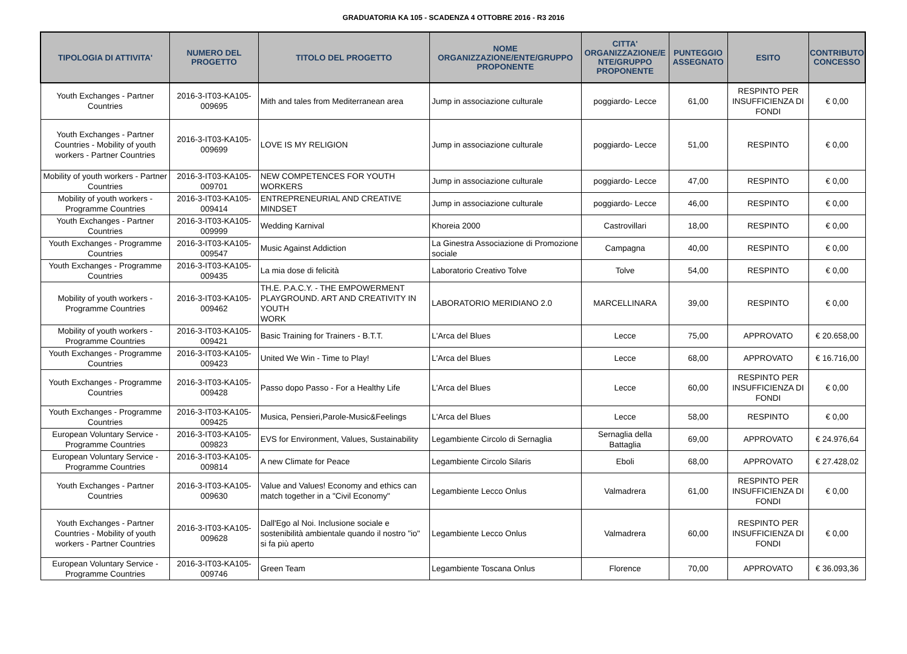GRADUATORIA KA 105 - SCADENZA 4 OTTOBRE 2016 - R3 2016
| TIPOLOGIA DI ATTIVITA' | NUMERO DEL PROGETTO | TITOLO DEL PROGETTO | NOME ORGANIZZAZIONE/ENTE/GRUPPO PROPONENTE | CITTA' ORGANIZZAZIONE/E NTE/GRUPPO PROPONENTE | PUNTEGGIO ASSEGNATO | ESITO | CONTRIBUTO CONCESSO |
| --- | --- | --- | --- | --- | --- | --- | --- |
| Youth Exchanges - Partner Countries | 2016-3-IT03-KA105-009695 | Mith and tales from Mediterranean area | Jump in associazione culturale | poggiardo- Lecce | 61,00 | RESPINTO PER INSUFFICIENZA DI FONDI | € 0,00 |
| Youth Exchanges - Partner Countries - Mobility of youth workers - Partner Countries | 2016-3-IT03-KA105-009699 | LOVE IS MY RELIGION | Jump in associazione culturale | poggiardo- Lecce | 51,00 | RESPINTO | € 0,00 |
| Mobility of youth workers - Partner Countries | 2016-3-IT03-KA105-009701 | NEW COMPETENCES FOR YOUTH WORKERS | Jump in associazione culturale | poggiardo- Lecce | 47,00 | RESPINTO | € 0,00 |
| Mobility of youth workers - Programme Countries | 2016-3-IT03-KA105-009414 | ENTREPRENEURIAL AND CREATIVE MINDSET | Jump in associazione culturale | poggiardo- Lecce | 46,00 | RESPINTO | € 0,00 |
| Youth Exchanges - Partner Countries | 2016-3-IT03-KA105-009999 | Wedding Karnival | Khoreia 2000 | Castrovillari | 18,00 | RESPINTO | € 0,00 |
| Youth Exchanges - Programme Countries | 2016-3-IT03-KA105-009547 | Music Against Addiction | La Ginestra Associazione di Promozione sociale | Campagna | 40,00 | RESPINTO | € 0,00 |
| Youth Exchanges - Programme Countries | 2016-3-IT03-KA105-009435 | La mia dose di felicità | Laboratorio Creativo Tolve | Tolve | 54,00 | RESPINTO | € 0,00 |
| Mobility of youth workers - Programme Countries | 2016-3-IT03-KA105-009462 | TH.E. P.A.C.Y. - THE EMPOWERMENT PLAYGROUND. ART AND CREATIVITY IN YOUTH WORK | LABORATORIO MERIDIANO 2.0 | MARCELLINARA | 39,00 | RESPINTO | € 0,00 |
| Mobility of youth workers - Programme Countries | 2016-3-IT03-KA105-009421 | Basic Training for Trainers - B.T.T. | L'Arca del Blues | Lecce | 75,00 | APPROVATO | € 20.658,00 |
| Youth Exchanges - Programme Countries | 2016-3-IT03-KA105-009423 | United We Win - Time to Play! | L'Arca del Blues | Lecce | 68,00 | APPROVATO | € 16.716,00 |
| Youth Exchanges - Programme Countries | 2016-3-IT03-KA105-009428 | Passo dopo Passo - For a Healthy Life | L'Arca del Blues | Lecce | 60,00 | RESPINTO PER INSUFFICIENZA DI FONDI | € 0,00 |
| Youth Exchanges - Programme Countries | 2016-3-IT03-KA105-009425 | Musica, Pensieri,Parole-Music&Feelings | L'Arca del Blues | Lecce | 58,00 | RESPINTO | € 0,00 |
| European Voluntary Service - Programme Countries | 2016-3-IT03-KA105-009823 | EVS for Environment, Values, Sustainability | Legambiente Circolo di Sernaglia | Sernaglia della Battaglia | 69,00 | APPROVATO | € 24.976,64 |
| European Voluntary Service - Programme Countries | 2016-3-IT03-KA105-009814 | A new Climate for Peace | Legambiente Circolo Silaris | Eboli | 68,00 | APPROVATO | € 27.428,02 |
| Youth Exchanges - Partner Countries | 2016-3-IT03-KA105-009630 | Value and Values! Economy and ethics can match together in a "Civil Economy" | Legambiente Lecco Onlus | Valmadrera | 61,00 | RESPINTO PER INSUFFICIENZA DI FONDI | € 0,00 |
| Youth Exchanges - Partner Countries - Mobility of youth workers - Partner Countries | 2016-3-IT03-KA105-009628 | Dall'Ego al Noi. Inclusione sociale e sostenibilità ambientale quando il nostro "io" si fa più aperto | Legambiente Lecco Onlus | Valmadrera | 60,00 | RESPINTO PER INSUFFICIENZA DI FONDI | € 0,00 |
| European Voluntary Service - Programme Countries | 2016-3-IT03-KA105-009746 | Green Team | Legambiente Toscana Onlus | Florence | 70,00 | APPROVATO | € 36.093,36 |